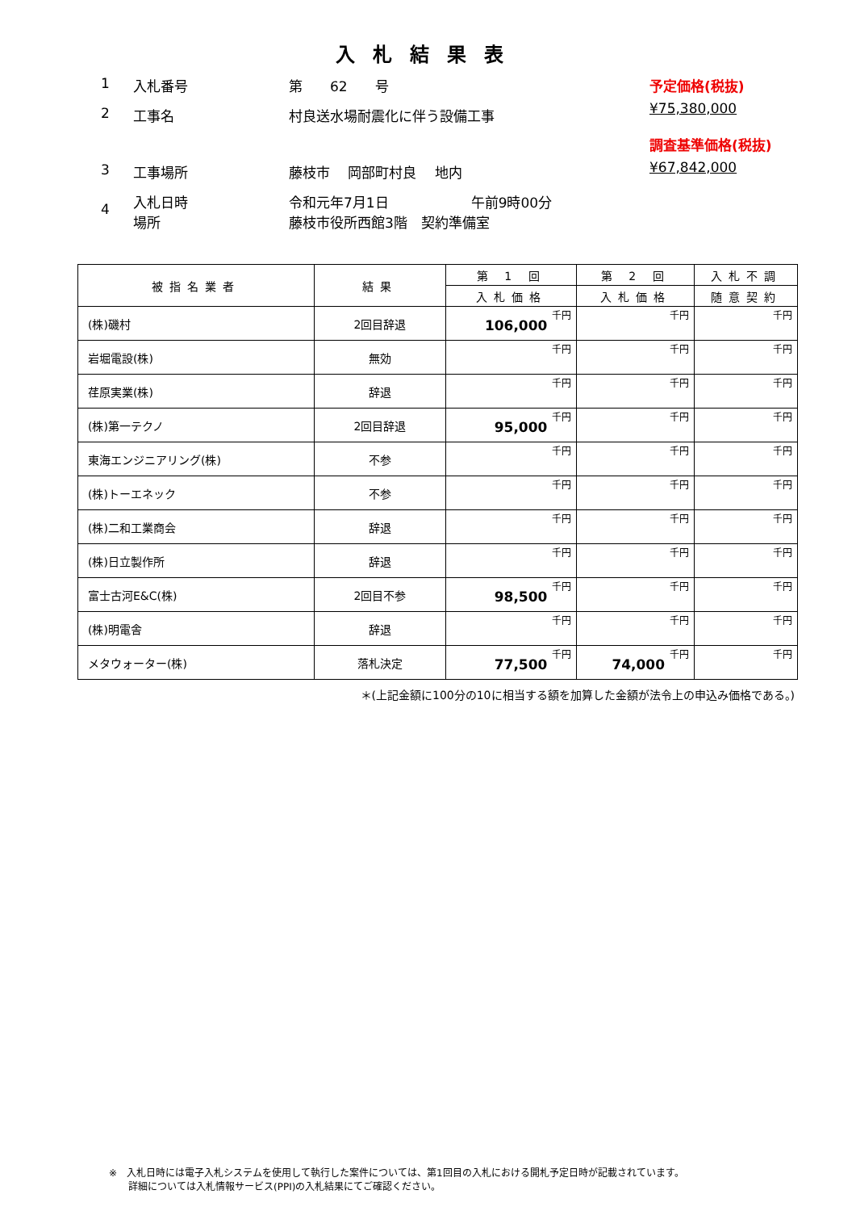入札結果表
1 入札番号 第　　62　　号
2 工事名 村良送水場耐震化に伴う設備工事
3 工事場所 藤枝市　 岡部町村良　 地内
4 入札日時
場所 令和元年7月1日　　　　　　午前9時00分
藤枝市役所西館3階　契約準備室
予定価格(税抜)
¥75,380,000
調査基準価格(税抜)
¥67,842,000
| 被指名業者 | 結果 | 第 1 回 | 第 2 回 | 入札不調 |
| --- | --- | --- | --- | --- |
| | | 入札価格 | 入札価格 | 随意契約 |
| (株)磯村 | 2回目辞退 | 106,000 千円 | 千円 | 千円 |
| 岩堀電設(株) | 無効 | 千円 | 千円 | 千円 |
| 荏原実業(株) | 辞退 | 千円 | 千円 | 千円 |
| (株)第一テクノ | 2回目辞退 | 95,000 千円 | 千円 | 千円 |
| 東海エンジニアリング(株) | 不参 | 千円 | 千円 | 千円 |
| (株)トーエネック | 不参 | 千円 | 千円 | 千円 |
| (株)二和工業商会 | 辞退 | 千円 | 千円 | 千円 |
| (株)日立製作所 | 辞退 | 千円 | 千円 | 千円 |
| 富士古河E&C(株) | 2回目不参 | 98,500 千円 | 千円 | 千円 |
| (株)明電舎 | 辞退 | 千円 | 千円 | 千円 |
| メタウォーター(株) | 落札決定 | 77,500 千円 | 74,000 千円 | 千円 |
＊(上記金額に100分の10に相当する額を加算した金額が法令上の申込み価格である。)
※　入札日時には電子入札システムを使用して執行した案件については、第1回目の入札における開札予定日時が記載されています。
　　詳細については入札情報サービス(PPI)の入札結果にてご確認ください。